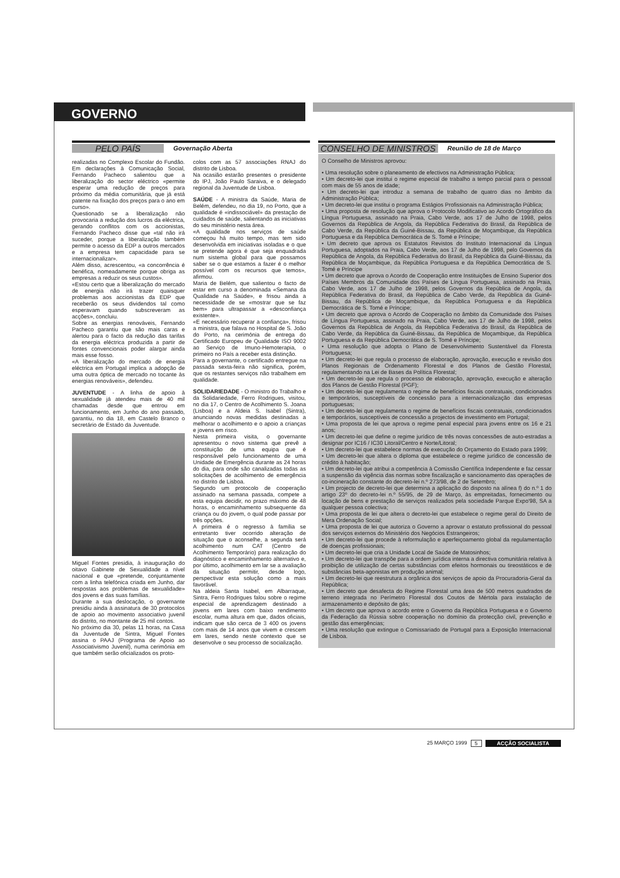GOVERNO
PELO PAÍS Governação Aberta
realizadas no Complexo Escolar do Fundão. Em declarações à Comunicação Social, Fernando Pacheco salientou que a liberalização do sector eléctrico «permite esperar uma redução de preços para próximo da média comunitária, que já está patente na fixação dos preços para o ano em curso».
Questionado se a liberalização não provocaria a redução dos lucros da eléctrica, gerando conflitos com os accionistas, Fernando Pacheco disse que «tal não irá suceder, porque a liberalização também permite o acesso da EDP a outros mercados e a empresa tem capacidade para se internacionalizar».
Além disso, acrescentou, «a concorrência é benéfica, nomeadamente porque obriga as empresas a reduzir os seus custos».
«Estou certo que a liberalização do mercado de energia não irá trazer quaisquer problemas aos accionistas da EDP que receberão os seus dividendos tal como esperavam quando subscreveram as acções», concluiu.
Sobre as energias renováveis, Fernando Pacheco garantiu que são mais caras e alertou para o facto da redução das tarifas da energia eléctrica produzida a partir de fontes convencionais poder alargar ainda mais esse fosso.
«A liberalização do mercado de energia eléctrica em Portugal implica a adopção de uma outra óptica de mercado no tocante às energias renováveis», defendeu.
JUVENTUDE - A linha de apoio à sexualidade já atendeu mais de 40 mil chamadas desde que entrou em funcionamento, em Junho do ano passado, garantiu, no dia 18, em Castelo Branco o secretário de Estado da Juventude.
Miguel Fontes presidia, à inauguração do oitavo Gabinete de Sexualidade a nível nacional e que «pretende, conjuntamente com a linha telefónica criada em Junho, dar respostas aos problemas de sexualidade» dos jovens e das suas famílias.
Durante a sua deslocação, o governante presidiu ainda à assinatura de 30 protocolos de apoio ao movimento associativo juvenil do distrito, no montante de 25 mil contos.
No próximo dia 30, pelas 11 horas, na Casa da Juventude de Sintra, Miguel Fontes assina o PAAJ (Programa de Apoio ao Associativismo Juvenil), numa cerimónia em que também serão oficializados os proto-
colos com as 57 associações RNAJ do distrito de Lisboa.
Na ocasião estarão presentes o presidente do IPJ, João Paulo Saraiva, e o delegado regional da Juventude de Lisboa.
SAÚDE - A ministra da Saúde, Maria de Belém, defendeu, no dia 19, no Porto, que a qualidade é «indissociável» da prestação de cuidados de saúde, salientando as iniciativas do seu ministério nesta área.
«A qualidade nos serviços de saúde começou há muito tempo, mas tem sido desenvolvida em iniciativas isoladas e o que se pretende agora é que seja enquadrada num sistema global para que possamos saber se o que estamos a fazer é o melhor possível com os recursos que temos», afirmou.
Maria de Belém, que salientou o facto de estar em curso a denominada «Semana da Qualidade na Saúde», e frisou ainda a necessidade de se «mostrar que se faz bem» para ultrapassar a «desconfiança existente».
«E necessário recuperar a confiança», frisou a ministra, que falava no Hospital de S. João do Porto, na cerimónia de entrega do Certificado Europeu de Qualidade ISO 9002 ao Serviço de Imuno-Hemoterapia, o primeiro no País a receber esta distinção.
Para a governante, o certificado entregue na passada sexta-feira não significa, porém, que os restantes serviços não trabalhem em qualidade.
SOLIDARIEDADE - O ministro do Trabalho e da Solidariedade, Ferro Rodrigues, visitou, no dia 17, o Centro de Acolhimento S. Joana (Lisboa) e a Aldeia S. Isabel (Sintra), anunciando novas medidas destinadas a melhorar o acolhimento e o apoio a crianças e jovens em risco.
Nesta primeira visita, o governante apresentou o novo sistema que prevê a constituição de uma equipa que é responsável pelo funcionamento de uma Unidade de Emergência durante as 24 horas do dia, para onde são canalizadas todas as solicitações de acolhimento de emergência no distrito de Lisboa.
Segundo um protocolo de cooperação assinado na semana passada, compete a esta equipa decidir, no prazo máximo de 48 horas, o encaminhamento subsequente da criança ou do jovem, o qual pode passar por três opções.
A primeira é o regresso à família se entretanto tiver ocorrido alteração de situação que o aconselhe, a segunda será acolhimento num CAT (Centro de Acolhimento Temporário) para realização do diagnóstico e encaminhamento alternativo e, por último, acolhimento em lar se a avaliação da situação permitir, desde logo, perspectivar esta solução como a mais favorável.
Na aldeia Santa Isabel, em Albarraque, Sintra, Ferro Rodrigues falou sobre o regime especial de aprendizagem destinado a jovens em lares com baixo rendimento escolar, numa altura em que, dados oficiais, indicam que são cerca de 3 400 os jovens com mais de 14 anos que vivem e crescem em lares, sendo neste contexto que se desenvolve o seu processo de socialização.
CONSELHO DE MINISTROS Reunião de 18 de Março
O Conselho de Ministros aprovou:
• Uma resolução sobre o planeamento de efectivos na Administração Pública;
• Um decreto-lei que institui o regime especial de trabalho a tempo parcial para o pessoal com mais de 55 anos de idade;
• Um decreto-lei que introduz a semana de trabalho de quatro dias no âmbito da Administração Pública;
• Um decreto-lei que institui o programa Estágios Profissionais na Administração Pública;
• Uma proposta de resolução que aprova o Protocolo Modificativo ao Acordo Ortográfico da Língua Portuguesa, assinado na Praia, Cabo Verde, aos 17 de Julho de 1998, pelos Governos da República de Angola, da República Federativa do Brasil, da República de Cabo Verde, da República da Guiné-Bissau, da República de Moçambique, da República Portuguesa e da República Democrática de S. Tomé e Príncipe;
• Um decreto que aprova os Estatutos Revistos do Instituto Internacional da Língua Portuguesa, adoptados na Praia, Cabo Verde, aos 17 de Julho de 1998, pelo Governos da República de Angola, da República Federativa do Brasil, da República da Guiné-Bissau, da República de Moçambique, da República Portuguesa e da República Democrática de S. Tomé e Príncipe
• Um decreto que aprova o Acordo de Cooperação entre Instituições de Ensino Superior dos Países Membros da Comunidade dos Países de Língua Portuguesa, assinado na Praia, Cabo Verde, aos 17 de Julho de 1998, pelos Governos da República de Angola, da República Federativa do Brasil, da República de Cabo Verde, da República da Guiné-Bissau, da República de Moçambique, da República Portuguesa e da República Democrática de S. Tomé e Príncipe;
• Um decreto que aprova o Acordo de Cooperação no âmbito da Comunidade dos Países de Língua Portuguesa, assinado na Praia, Cabo Verde, aos 17 de Julho de 1998, pelos Governos da República de Angola, da República Federativa do Brasil, da República de Cabo Verde, da República da Guiné-Bissau, da República de Moçambique, da República Portuguesa e da República Democrática de S. Tomé e Príncipe;
• Uma resolução que adopta o Plano de Desenvolvimento Sustentável da Floresta Portuguesa;
• Um decreto-lei que regula o processo de elaboração, aprovação, execução e revisão dos Planos Regionais de Ordenamento Florestal e dos Planos de Gestão Florestal, regulamentando na Lei de Bases da Política Florestal;
• Um decreto-lei que regula o processo de elaboração, aprovação, execução e alteração dos Planos de Gestão Florestal (PGF);
• Um decreto-lei que regulamenta o regime de benefícios fiscais contratuais, condicionados e temporários, susceptíveis de concessão para a internacionalização das empresas portuguesas;
• Um decreto-lei que regulamenta o regime de benefícios fiscais contratuais, condicionados e temporários, susceptíveis de concessão a projectos de investimento em Portugal;
• Uma proposta de lei que aprova o regime penal especial para jovens entre os 16 e 21 anos;
• Um decreto-lei que define o regime jurídico de três novas concessões de auto-estradas a designar por IC16 / IC30 Litoral/Centro e Norte/Litoral;
• Um decreto-lei que estabelece normas de execução do Orçamento do Estado para 1999;
• Um decreto-lei que altera o diploma que estabelece o regime jurídico de concessão de crédito à habitação;
• Um decreto-lei que atribui a competência à Comissão Científica Independente e faz cessar a suspensão da vigência das normas sobre fiscalização e sancionamento das operações de co-incineração constante do decreto-lei n.º 273/98, de 2 de Setembro;
• Um projecto de decreto-lei que determina a aplicação do disposto na alínea f) do n.º 1 do artigo 23º do decreto-lei n.º 55/95, de 29 de Março, às empreitadas, fornecimento ou locação de bens e prestação de serviços realizados pela sociedade Parque Expo'98, SA a qualquer pessoa colectiva;
• Uma proposta de lei que altera o decreto-lei que estabelece o regime geral do Direito de Mera Ordenação Social;
• Uma proposta de lei que autoriza o Governo a aprovar o estatuto profissional do pessoal dos serviços externos do Ministério dos Negócios Estrangeiros;
• Um decreto-lei que procede à reformulação e aperfeiçoamento global da regulamentação de doenças profissionais;
• Um decreto-lei que cria a Unidade Local de Saúde de Matosinhos;
• Um decreto-lei que transpõe para a ordem jurídica interna a directiva comunitária relativa à proibição de utilização de certas substâncias com efeitos hormonais ou tireostáticos e de substâncias beta-agonistas em produção animal;
• Um decreto-lei que reestrutura a orgânica dos serviços de apoio da Procuradoria-Geral da República;
• Um decreto que desafecta do Regime Florestal uma área de 500 metros quadrados de terreno integrada no Perímetro Florestal dos Coutos de Mértola para instalação de armazenamento e depósito de gás;
• Um decreto que aprova o acordo entre o Governo da República Portuguesa e o Governo da Federação da Rússia sobre cooperação no domínio da protecção civil, prevenção e gestão das emergências;
• Uma resolução que extingue o Comissariado de Portugal para a Exposição Internacional de Lisboa.
25 MARÇO 1999 5 ACÇÃO SOCIALISTA